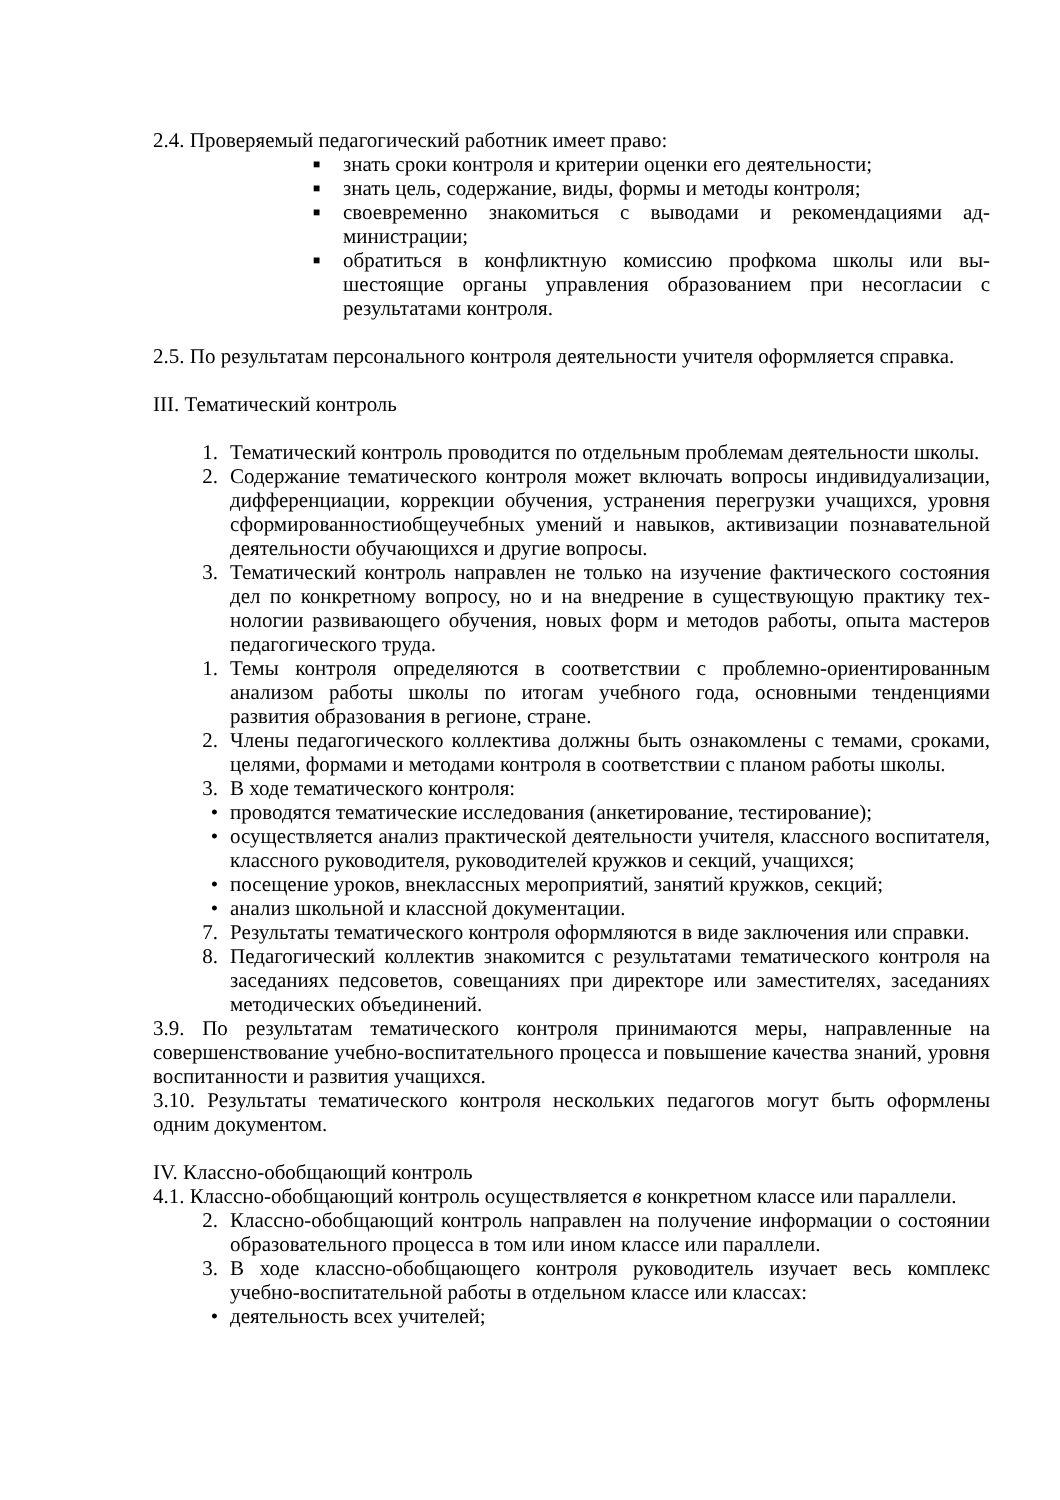2.4. Проверяемый педагогический работник имеет право:
■ знать сроки контроля и критерии оценки его деятельности;
■ знать цель, содержание, виды, формы и методы контроля;
■ своевременно знакомиться с выводами и рекомендациями ад-министрации;
■ обратиться в конфликтную комиссию профкома школы или вы-шестоящие органы управления образованием при несогласии с результатами контроля.
2.5. По результатам персонального контроля деятельности учителя оформляется справка.
III. Тематический контроль
1. Тематический контроль проводится по отдельным проблемам деятельности школы.
2. Содержание тематического контроля может включать вопросы индивидуализации, дифференциации, коррекции обучения, устранения перегрузки учащихся, уровня сформированностиобщеучебных умений и навыков, активизации познавательной деятельности обучающихся и другие вопросы.
3. Тематический контроль направлен не только на изучение фактического состояния дел по конкретному вопросу, но и на внедрение в существующую практику тех-нологии развивающего обучения, новых форм и методов работы, опыта мастеров педагогического труда.
1. Темы контроля определяются в соответствии с проблемно-ориентированным анализом работы школы по итогам учебного года, основными тенденциями развития образования в регионе, стране.
2. Члены педагогического коллектива должны быть ознакомлены с темами, сроками, целями, формами и методами контроля в соответствии с планом работы школы.
3. В ходе тематического контроля:
• проводятся тематические исследования (анкетирование, тестирование);
• осуществляется анализ практической деятельности учителя, классного воспитателя, классного руководителя, руководителей кружков и секций, учащихся;
• посещение уроков, внеклассных мероприятий, занятий кружков, секций;
• анализ школьной и классной документации.
7. Результаты тематического контроля оформляются в виде заключения или справки.
8. Педагогический коллектив знакомится с результатами тематического контроля на заседаниях педсоветов, совещаниях при директоре или заместителях, заседаниях методических объединений.
3.9. По результатам тематического контроля принимаются меры, направленные на совершенствование учебно-воспитательного процесса и повышение качества знаний, уровня воспитанности и развития учащихся.
3.10. Результаты тематического контроля нескольких педагогов могут быть оформлены одним документом.
IV. Классно-обобщающий контроль
4.1. Классно-обобщающий контроль осуществляется в конкретном классе или параллели.
2. Классно-обобщающий контроль направлен на получение информации о состоянии образовательного процесса в том или ином классе или параллели.
3. В ходе классно-обобщающего контроля руководитель изучает весь комплекс учебно-воспитательной работы в отдельном классе или классах:
• деятельность всех учителей;